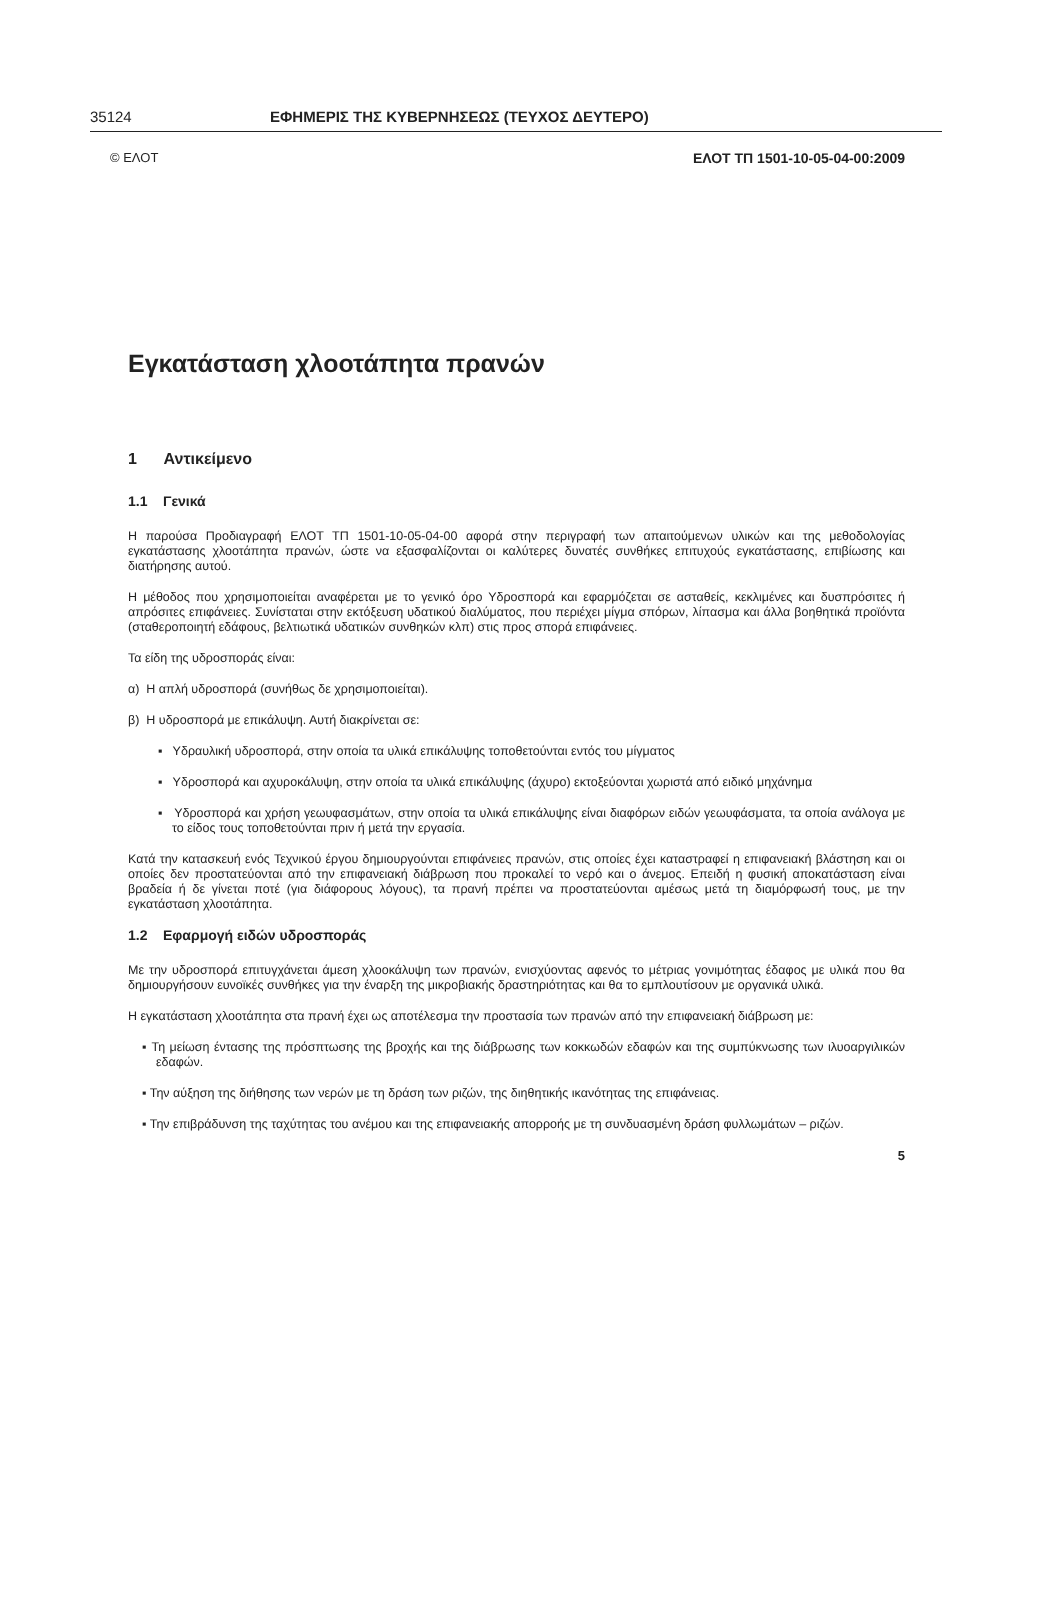35124 ΕΦΗΜΕΡΙΣ ΤΗΣ ΚΥΒΕΡΝΗΣΕΩΣ (ΤΕΥΧΟΣ ΔΕΥΤΕΡΟ)
© ΕΛΟΤ ΕΛΟΤ ΤΠ 1501-10-05-04-00:2009
Εγκατάσταση χλοοτάπητα πρανών
1 Αντικείμενο
1.1 Γενικά
Η παρούσα Προδιαγραφή ΕΛΟΤ ΤΠ 1501-10-05-04-00 αφορά στην περιγραφή των απαιτούμενων υλικών και της μεθοδολογίας εγκατάστασης χλοοτάπητα πρανών, ώστε να εξασφαλίζονται οι καλύτερες δυνατές συνθήκες επιτυχούς εγκατάστασης, επιβίωσης και διατήρησης αυτού.
Η μέθοδος που χρησιμοποιείται αναφέρεται με το γενικό όρο Υδροσπορά και εφαρμόζεται σε ασταθείς, κεκλιμένες και δυσπρόσιτες ή απρόσιτες επιφάνειες. Συνίσταται στην εκτόξευση υδατικού διαλύματος, που περιέχει μίγμα σπόρων, λίπασμα και άλλα βοηθητικά προϊόντα (σταθεροποιητή εδάφους, βελτιωτικά υδατικών συνθηκών κλπ) στις προς σπορά επιφάνειες.
Τα είδη της υδροσποράς είναι:
α) Η απλή υδροσπορά (συνήθως δε χρησιμοποιείται).
β) Η υδροσπορά με επικάλυψη. Αυτή διακρίνεται σε:
▪ Υδραυλική υδροσπορά, στην οποία τα υλικά επικάλυψης τοποθετούνται εντός του μίγματος
▪ Υδροσπορά και αχυροκάλυψη, στην οποία τα υλικά επικάλυψης (άχυρο) εκτοξεύονται χωριστά από ειδικό μηχάνημα
▪ Υδροσπορά και χρήση γεωυφασμάτων, στην οποία τα υλικά επικάλυψης είναι διαφόρων ειδών γεωυφάσματα, τα οποία ανάλογα με το είδος τους τοποθετούνται πριν ή μετά την εργασία.
Κατά την κατασκευή ενός Τεχνικού έργου δημιουργούνται επιφάνειες πρανών, στις οποίες έχει καταστραφεί η επιφανειακή βλάστηση και οι οποίες δεν προστατεύονται από την επιφανειακή διάβρωση που προκαλεί το νερό και ο άνεμος. Επειδή η φυσική αποκατάσταση είναι βραδεία ή δε γίνεται ποτέ (για διάφορους λόγους), τα πρανή πρέπει να προστατεύονται αμέσως μετά τη διαμόρφωσή τους, με την εγκατάσταση χλοοτάπητα.
1.2 Εφαρμογή ειδών υδροσποράς
Με την υδροσπορά επιτυγχάνεται άμεση χλοοκάλυψη των πρανών, ενισχύοντας αφενός το μέτριας γονιμότητας έδαφος με υλικά που θα δημιουργήσουν ευνοϊκές συνθήκες για την έναρξη της μικροβιακής δραστηριότητας και θα το εμπλουτίσουν με οργανικά υλικά.
Η εγκατάσταση χλοοτάπητα στα πρανή έχει ως αποτέλεσμα την προστασία των πρανών από την επιφανειακή διάβρωση με:
▪ Τη μείωση έντασης της πρόσπτωσης της βροχής και της διάβρωσης των κοκκωδών εδαφών και της συμπύκνωσης των ιλυοαργιλικών εδαφών.
▪ Την αύξηση της διήθησης των νερών με τη δράση των ριζών, της διηθητικής ικανότητας της επιφάνειας.
▪ Την επιβράδυνση της ταχύτητας του ανέμου και της επιφανειακής απορροής με τη συνδυασμένη δράση φυλλωμάτων – ριζών.
5